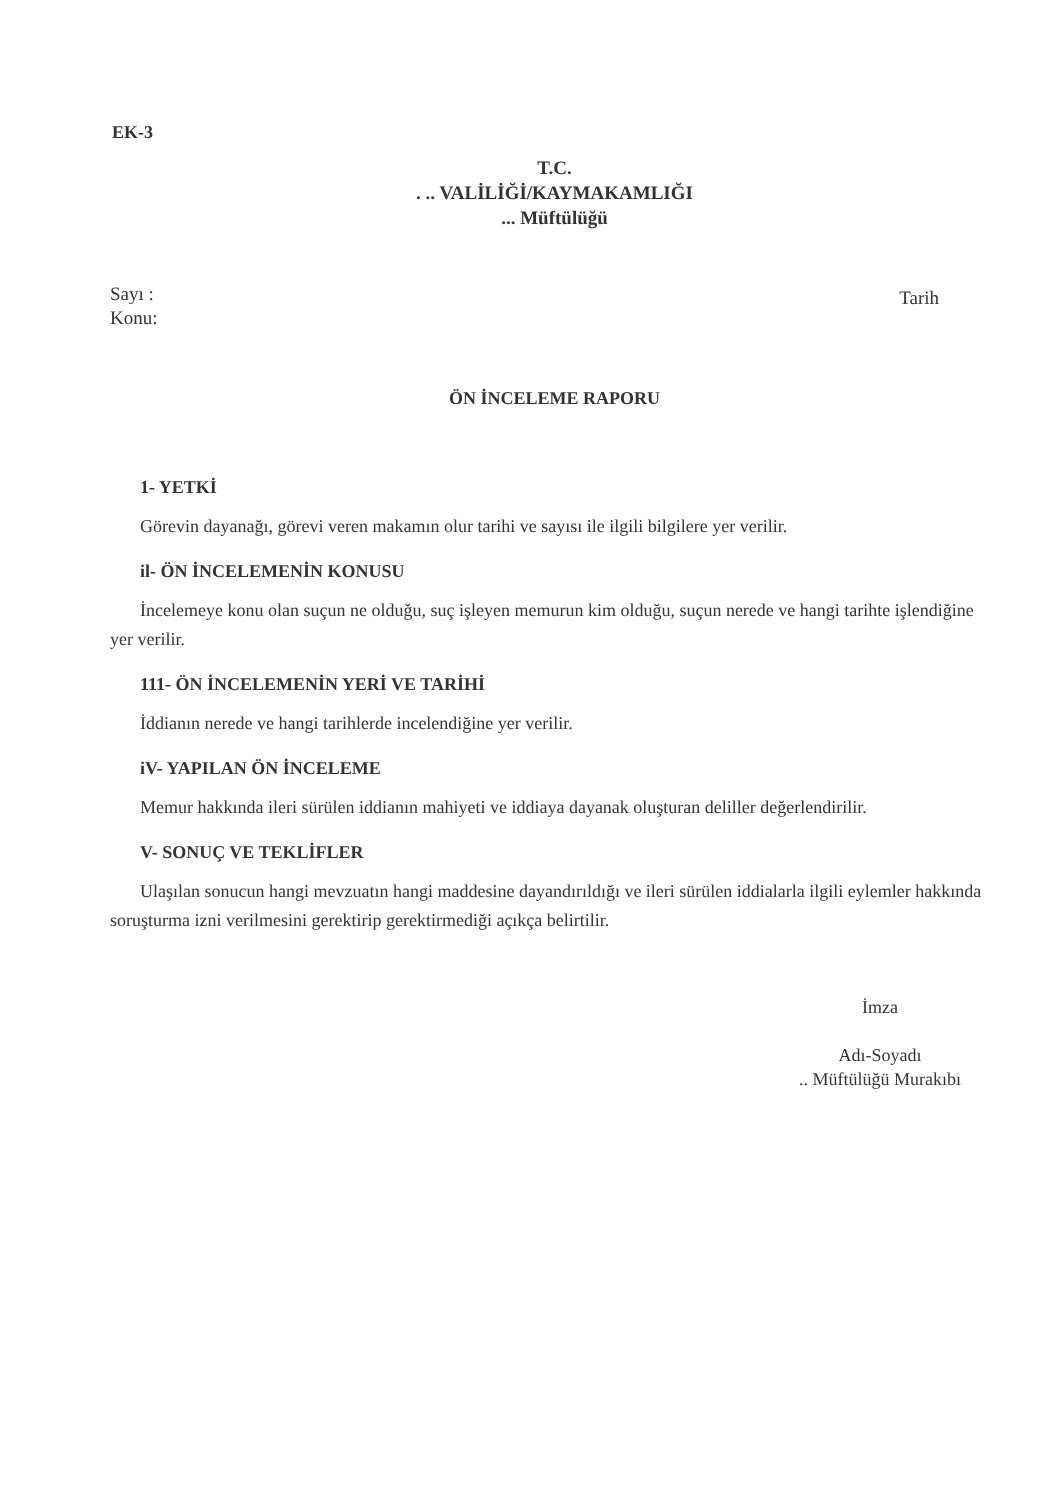EK-3
T.C.
. .. VALİLİĞİ/KAYMAKAMLIĞI
... Müftülüğü
Sayı :
Konu:
Tarih
ÖN İNCELEME RAPORU
1- YETKİ
Görevin dayanağı, görevi veren makamın olur tarihi ve sayısı ile ilgili bilgilere yer verilir.
il- ÖN İNCELEMENİN KONUSU
İncelemeye konu olan suçun ne olduğu, suç işleyen memurun kim olduğu, suçun nerede ve hangi tarihte işlendiğine yer verilir.
111- ÖN İNCELEMENİN YERİ VE TARİHİ
İddianın nerede ve hangi tarihlerde incelendiğine yer verilir.
iV- YAPILAN ÖN İNCELEME
Memur hakkında ileri sürülen iddianın mahiyeti ve iddiaya dayanak oluşturan deliller değerlendirilir.
V- SONUÇ VE TEKLİFLER
Ulaşılan sonucun hangi mevzuatın hangi maddesine dayandırıldığı ve ileri sürülen iddialarla ilgili eylemler hakkında soruşturma izni verilmesini gerektirip gerektirmediği açıkça belirtilir.
İmza
Adı-Soyadı
.. Müftülüğü Murakıbı